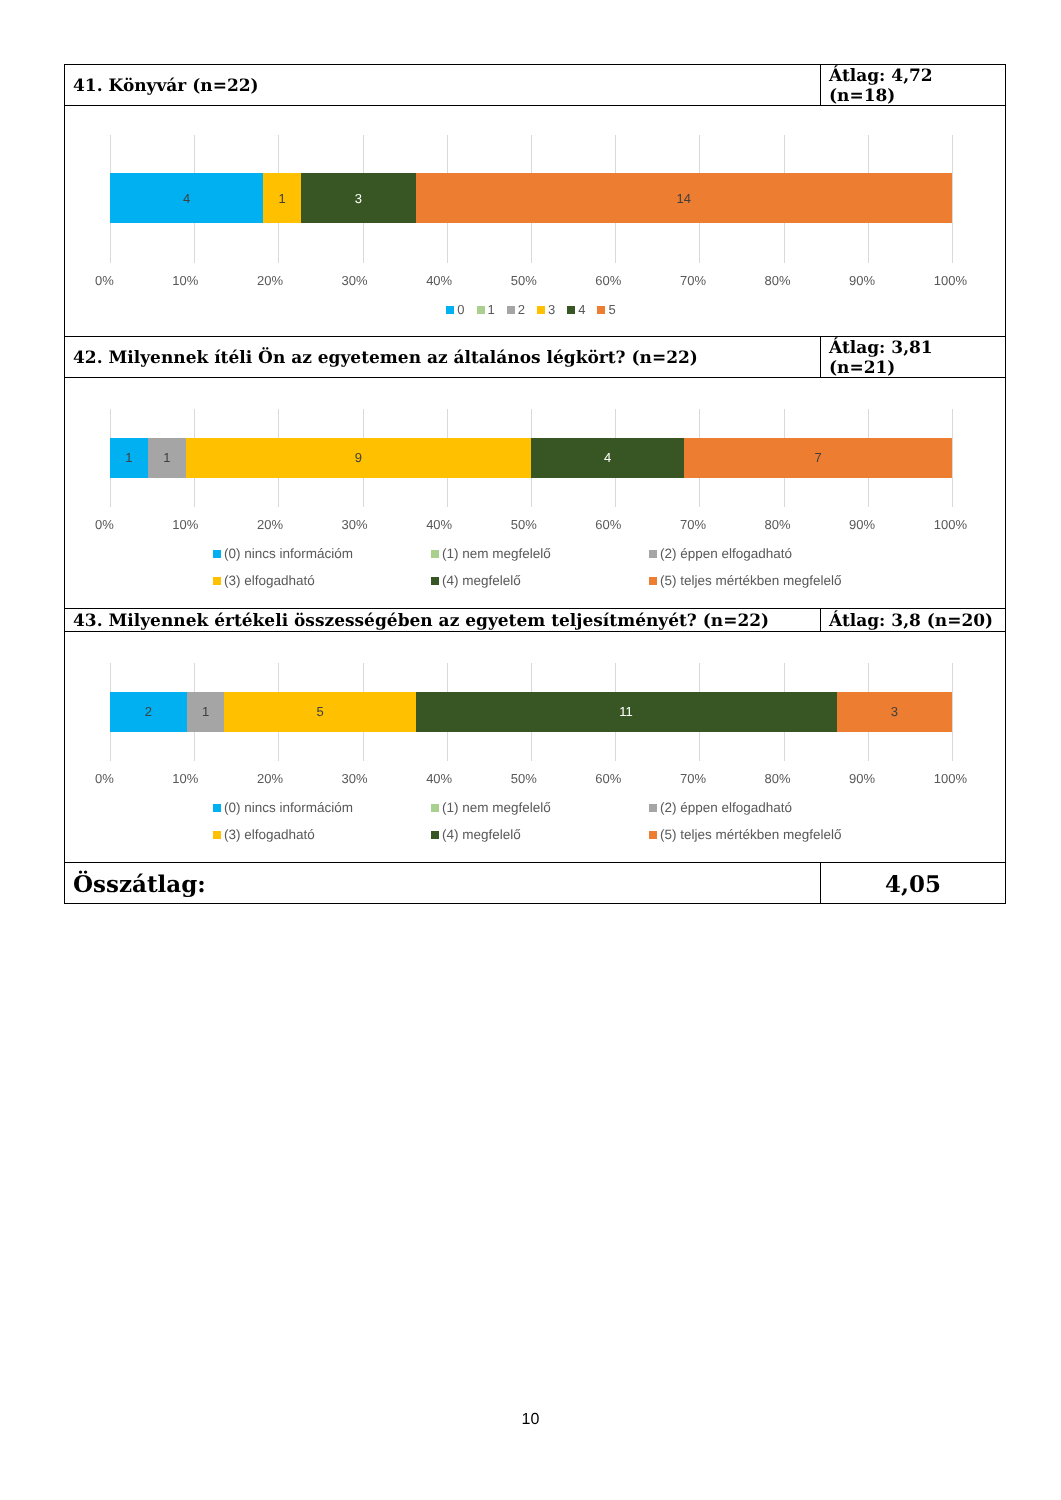| 41. Könyvár (n=22) | Átlag: 4,72 (n=18) |
| 4 1 3 14 0% 10% 20% 30% 40% 50% 60% 70% 80% 90% 100% 0 1 2 3 4 5 | |
| 42. Milyennek ítéli Ön az egyetemen az általános légkört? (n=22) | Átlag: 3,81 (n=21) |
| 1 1 9 4 7 0% 10% 20% 30% 40% 50% 60% 70% 80% 90% 100% (0) nincs információm (1) nem megfelelő (2) éppen elfogadható (3) elfogadható (4) megfelelő (5) teljes mértékben megfelelő | |
| 43. Milyennek értékeli összességében az egyetem teljesítményét? (n=22) | Átlag: 3,8 (n=20) |
| 2 1 5 11 3 0% 10% 20% 30% 40% 50% 60% 70% 80% 90% 100% (0) nincs információm (1) nem megfelelő (2) éppen elfogadható (3) elfogadható (4) megfelelő (5) teljes mértékben megfelelő | |
| Összátlag: | 4,05 |
10